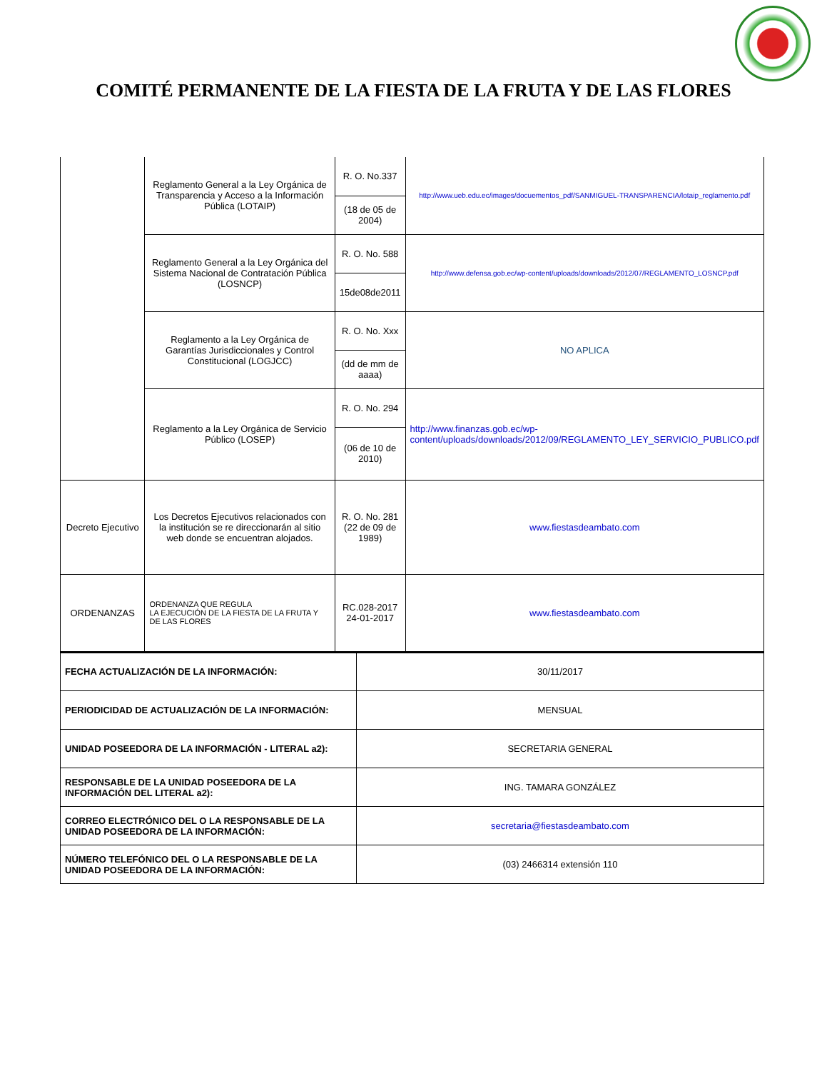COMITÉ PERMANENTE DE LA FIESTA DE LA FRUTA Y DE LAS FLORES
| | Reglamento General a la Ley Orgánica de Transparencia y Acceso a la Información Pública (LOTAIP) | R. O. No.337 | http://www.ueb.edu.ec/images/docuementos_pdf/SANMIGUEL-TRANSPARENCIA/lotaip_reglamento.pdf |
| | | (18 de 05 de 2004) | |
| | Reglamento General a la Ley Orgánica del Sistema Nacional de Contratación Pública (LOSNCP) | R. O. No. 588 | http://www.defensa.gob.ec/wp-content/uploads/downloads/2012/07/REGLAMENTO_LOSNCP.pdf |
| | | 15de08de2011 | |
| | Reglamento a la Ley Orgánica de Garantías Jurisdiccionales y Control Constitucional (LOGJCC) | R. O. No. Xxx | NO APLICA |
| | | (dd de mm de aaaa) | |
| | Reglamento a la Ley Orgánica de Servicio Público (LOSEP) | R. O. No. 294 | http://www.finanzas.gob.ec/wp-content/uploads/downloads/2012/09/REGLAMENTO_LEY_SERVICIO_PUBLICO.pdf |
| | | (06 de 10 de 2010) | |
| Decreto Ejecutivo | Los Decretos Ejecutivos relacionados con la institución se re direccionarán al sitio web donde se encuentran alojados. | R. O. No. 281 (22 de 09 de 1989) | www.fiestasdeambato.com |
| ORDENANZAS | ORDENANZA QUE REGULA LA EJECUCIÓN DE LA FIESTA DE LA FRUTA Y DE LAS FLORES | RC.028-2017 24-01-2017 | www.fiestasdeambato.com |
| FECHA ACTUALIZACIÓN DE LA INFORMACIÓN: | 30/11/2017 |
| PERIODICIDAD DE ACTUALIZACIÓN DE LA INFORMACIÓN: | MENSUAL |
| UNIDAD POSEEDORA DE LA INFORMACIÓN - LITERAL a2): | SECRETARIA GENERAL |
| RESPONSABLE DE LA UNIDAD POSEEDORA DE LA INFORMACIÓN DEL LITERAL a2): | ING. TAMARA GONZÁLEZ |
| CORREO ELECTRÓNICO DEL O LA RESPONSABLE DE LA UNIDAD POSEEDORA DE LA INFORMACIÓN: | secretaria@fiestasdeambato.com |
| NÚMERO TELEFÓNICO DEL O LA RESPONSABLE DE LA UNIDAD POSEEDORA DE LA INFORMACIÓN: | (03) 2466314 extensión 110 |